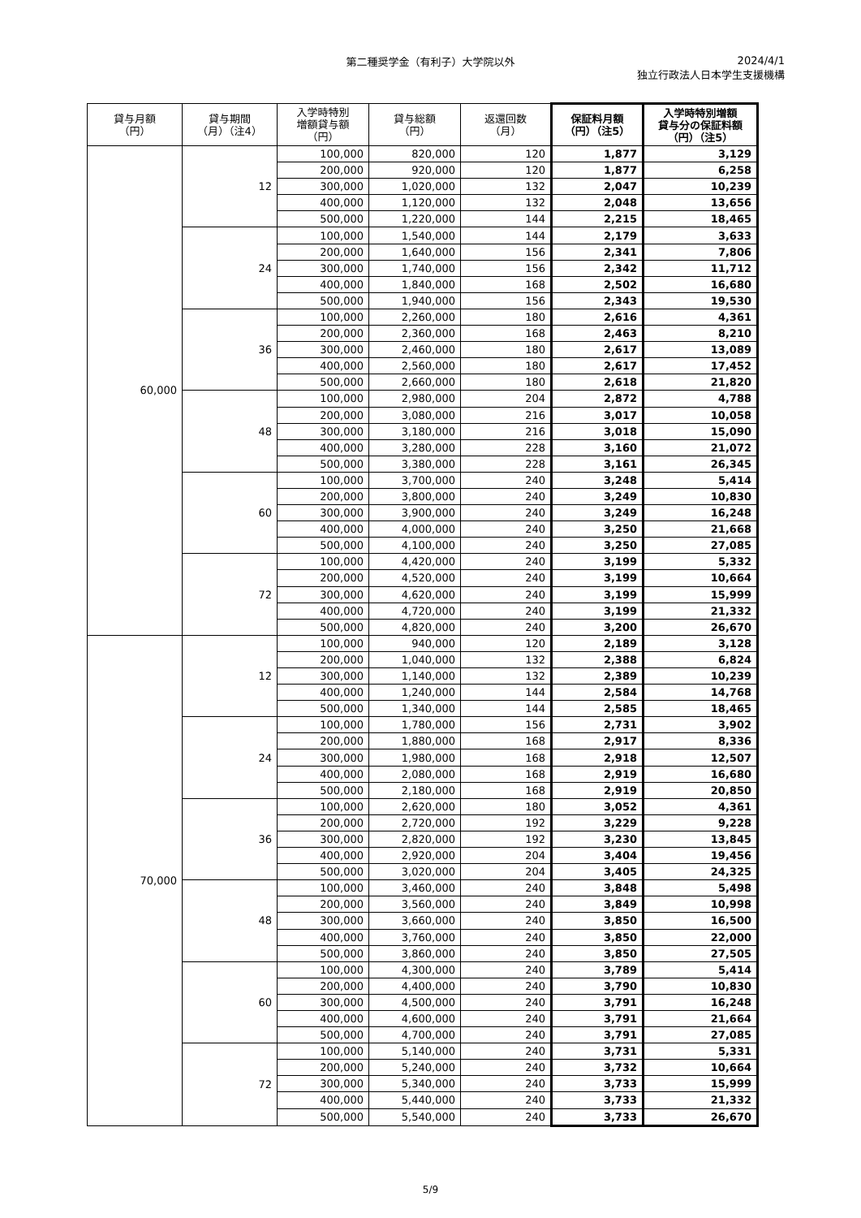第二種奨学金（有利子）大学院以外
2024/4/1
独立行政法人日本学生支援機構
| 貸与月額 （円） | 貸与期間 （月）（注4） | 入学時特別 増額貸与額 （円） | 貸与総額 （円） | 返還回数 （月） | 保証料月額 （円）（注5） | 入学時特別増額 貸与分の保証料額 （円）（注5） |
| --- | --- | --- | --- | --- | --- | --- |
| 60,000 | 12 | 100,000 | 820,000 | 120 | 1,877 | 3,129 |
| | | 200,000 | 920,000 | 120 | 1,877 | 6,258 |
| | | 300,000 | 1,020,000 | 132 | 2,047 | 10,239 |
| | | 400,000 | 1,120,000 | 132 | 2,048 | 13,656 |
| | | 500,000 | 1,220,000 | 144 | 2,215 | 18,465 |
| | 24 | 100,000 | 1,540,000 | 144 | 2,179 | 3,633 |
| | | 200,000 | 1,640,000 | 156 | 2,341 | 7,806 |
| | | 300,000 | 1,740,000 | 156 | 2,342 | 11,712 |
| | | 400,000 | 1,840,000 | 168 | 2,502 | 16,680 |
| | | 500,000 | 1,940,000 | 156 | 2,343 | 19,530 |
| | 36 | 100,000 | 2,260,000 | 180 | 2,616 | 4,361 |
| | | 200,000 | 2,360,000 | 168 | 2,463 | 8,210 |
| | | 300,000 | 2,460,000 | 180 | 2,617 | 13,089 |
| | | 400,000 | 2,560,000 | 180 | 2,617 | 17,452 |
| | | 500,000 | 2,660,000 | 180 | 2,618 | 21,820 |
| | 48 | 100,000 | 2,980,000 | 204 | 2,872 | 4,788 |
| | | 200,000 | 3,080,000 | 216 | 3,017 | 10,058 |
| | | 300,000 | 3,180,000 | 216 | 3,018 | 15,090 |
| | | 400,000 | 3,280,000 | 228 | 3,160 | 21,072 |
| | | 500,000 | 3,380,000 | 228 | 3,161 | 26,345 |
| | 60 | 100,000 | 3,700,000 | 240 | 3,248 | 5,414 |
| | | 200,000 | 3,800,000 | 240 | 3,249 | 10,830 |
| | | 300,000 | 3,900,000 | 240 | 3,249 | 16,248 |
| | | 400,000 | 4,000,000 | 240 | 3,250 | 21,668 |
| | | 500,000 | 4,100,000 | 240 | 3,250 | 27,085 |
| | 72 | 100,000 | 4,420,000 | 240 | 3,199 | 5,332 |
| | | 200,000 | 4,520,000 | 240 | 3,199 | 10,664 |
| | | 300,000 | 4,620,000 | 240 | 3,199 | 15,999 |
| | | 400,000 | 4,720,000 | 240 | 3,199 | 21,332 |
| | | 500,000 | 4,820,000 | 240 | 3,200 | 26,670 |
| 70,000 | 12 | 100,000 | 940,000 | 120 | 2,189 | 3,128 |
| | | 200,000 | 1,040,000 | 132 | 2,388 | 6,824 |
| | | 300,000 | 1,140,000 | 132 | 2,389 | 10,239 |
| | | 400,000 | 1,240,000 | 144 | 2,584 | 14,768 |
| | | 500,000 | 1,340,000 | 144 | 2,585 | 18,465 |
| | 24 | 100,000 | 1,780,000 | 156 | 2,731 | 3,902 |
| | | 200,000 | 1,880,000 | 168 | 2,917 | 8,336 |
| | | 300,000 | 1,980,000 | 168 | 2,918 | 12,507 |
| | | 400,000 | 2,080,000 | 168 | 2,919 | 16,680 |
| | | 500,000 | 2,180,000 | 168 | 2,919 | 20,850 |
| | 36 | 100,000 | 2,620,000 | 180 | 3,052 | 4,361 |
| | | 200,000 | 2,720,000 | 192 | 3,229 | 9,228 |
| | | 300,000 | 2,820,000 | 192 | 3,230 | 13,845 |
| | | 400,000 | 2,920,000 | 204 | 3,404 | 19,456 |
| | | 500,000 | 3,020,000 | 204 | 3,405 | 24,325 |
| | 48 | 100,000 | 3,460,000 | 240 | 3,848 | 5,498 |
| | | 200,000 | 3,560,000 | 240 | 3,849 | 10,998 |
| | | 300,000 | 3,660,000 | 240 | 3,850 | 16,500 |
| | | 400,000 | 3,760,000 | 240 | 3,850 | 22,000 |
| | | 500,000 | 3,860,000 | 240 | 3,850 | 27,505 |
| | 60 | 100,000 | 4,300,000 | 240 | 3,789 | 5,414 |
| | | 200,000 | 4,400,000 | 240 | 3,790 | 10,830 |
| | | 300,000 | 4,500,000 | 240 | 3,791 | 16,248 |
| | | 400,000 | 4,600,000 | 240 | 3,791 | 21,664 |
| | | 500,000 | 4,700,000 | 240 | 3,791 | 27,085 |
| | 72 | 100,000 | 5,140,000 | 240 | 3,731 | 5,331 |
| | | 200,000 | 5,240,000 | 240 | 3,732 | 10,664 |
| | | 300,000 | 5,340,000 | 240 | 3,733 | 15,999 |
| | | 400,000 | 5,440,000 | 240 | 3,733 | 21,332 |
| | | 500,000 | 5,540,000 | 240 | 3,733 | 26,670 |
5/9